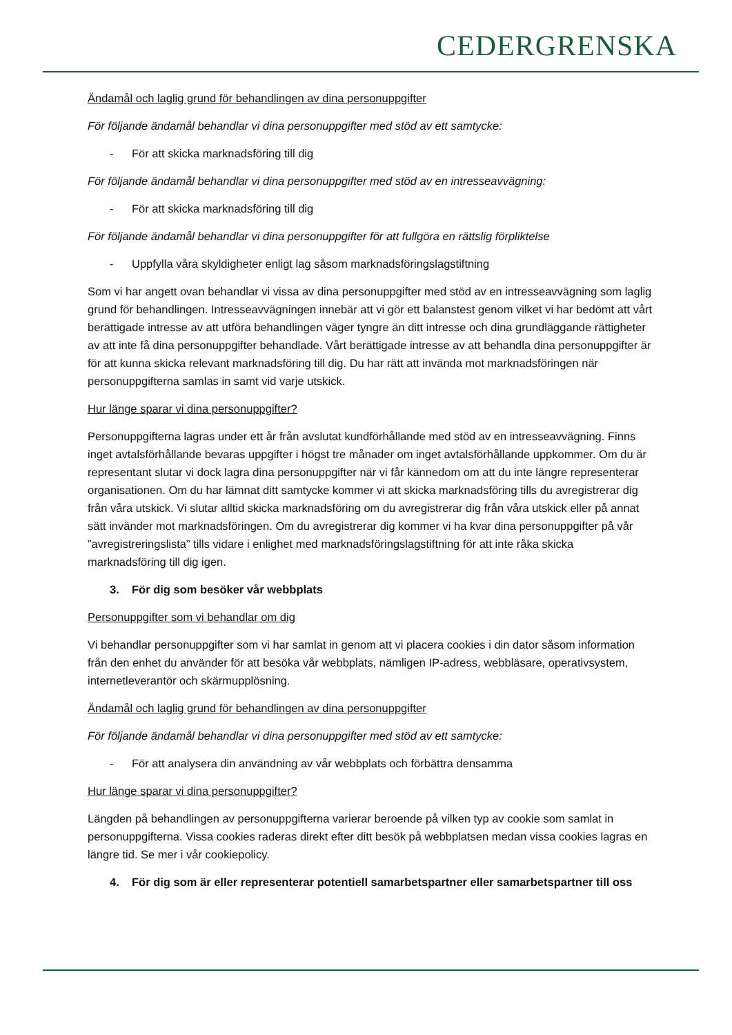CEDERGRENSKA
Ändamål och laglig grund för behandlingen av dina personuppgifter
För följande ändamål behandlar vi dina personuppgifter med stöd av ett samtycke:
- För att skicka marknadsföring till dig
För följande ändamål behandlar vi dina personuppgifter med stöd av en intresseavvägning:
- För att skicka marknadsföring till dig
För följande ändamål behandlar vi dina personuppgifter för att fullgöra en rättslig förpliktelse
- Uppfylla våra skyldigheter enligt lag såsom marknadsföringslagstiftning
Som vi har angett ovan behandlar vi vissa av dina personuppgifter med stöd av en intresseavvägning som laglig grund för behandlingen. Intresseavvägningen innebär att vi gör ett balanstest genom vilket vi har bedömt att vårt berättigade intresse av att utföra behandlingen väger tyngre än ditt intresse och dina grundläggande rättigheter av att inte få dina personuppgifter behandlade. Vårt berättigade intresse av att behandla dina personuppgifter är för att kunna skicka relevant marknadsföring till dig. Du har rätt att invända mot marknadsföringen när personuppgifterna samlas in samt vid varje utskick.
Hur länge sparar vi dina personuppgifter?
Personuppgifterna lagras under ett år från avslutat kundförhållande med stöd av en intresseavvägning. Finns inget avtalsförhållande bevaras uppgifter i högst tre månader om inget avtalsförhållande uppkommer. Om du är representant slutar vi dock lagra dina personuppgifter när vi får kännedom om att du inte längre representerar organisationen. Om du har lämnat ditt samtycke kommer vi att skicka marknadsföring tills du avregistrerar dig från våra utskick. Vi slutar alltid skicka marknadsföring om du avregistrerar dig från våra utskick eller på annat sätt invänder mot marknadsföringen. Om du avregistrerar dig kommer vi ha kvar dina personuppgifter på vår ”avregistreringslista” tills vidare i enlighet med marknadsföringslagstiftning för att inte råka skicka marknadsföring till dig igen.
3. För dig som besöker vår webbplats
Personuppgifter som vi behandlar om dig
Vi behandlar personuppgifter som vi har samlat in genom att vi placera cookies i din dator såsom information från den enhet du använder för att besöka vår webbplats, nämligen IP-adress, webbläsare, operativsystem, internetleverantör och skärmupplösning.
Ändamål och laglig grund för behandlingen av dina personuppgifter
För följande ändamål behandlar vi dina personuppgifter med stöd av ett samtycke:
- För att analysera din användning av vår webbplats och förbättra densamma
Hur länge sparar vi dina personuppgifter?
Längden på behandlingen av personuppgifterna varierar beroende på vilken typ av cookie som samlat in personuppgifterna. Vissa cookies raderas direkt efter ditt besök på webbplatsen medan vissa cookies lagras en längre tid. Se mer i vår cookiepolicy.
4. För dig som är eller representerar potentiell samarbetspartner eller samarbetspartner till oss